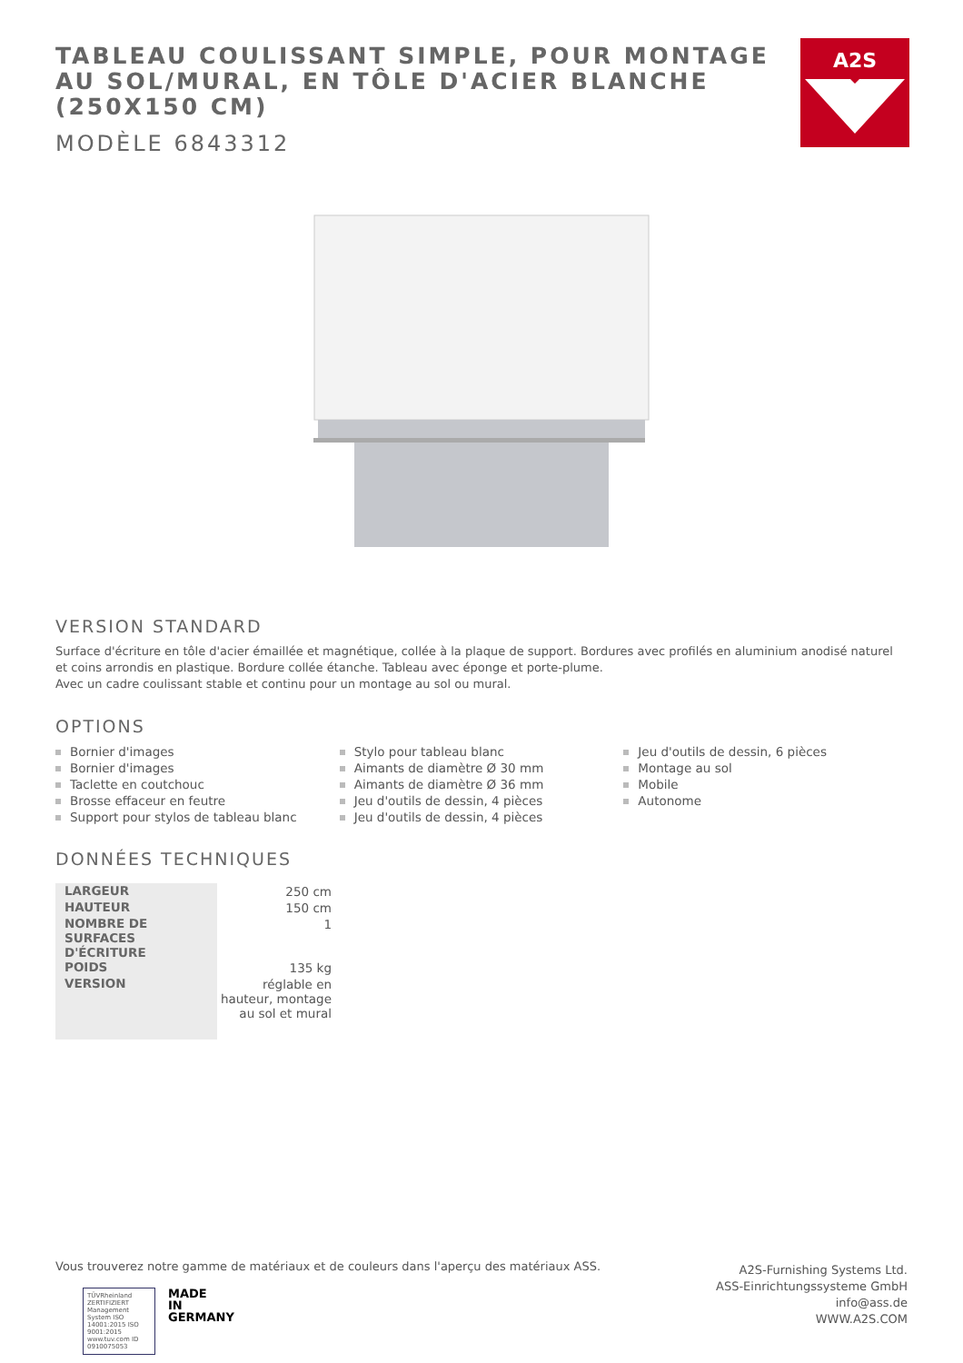TABLEAU COULISSANT SIMPLE, POUR MONTAGE AU SOL/MURAL, EN TÔLE D'ACIER BLANCHE (250X150 CM)
MODÈLE 6843312
A2S
VERSION STANDARD
Surface d'écriture en tôle d'acier émaillée et magnétique, collée à la plaque de support. Bordures avec profilés en aluminium anodisé naturel et coins arrondis en plastique. Bordure collée étanche. Tableau avec éponge et porte-plume.
Avec un cadre coulissant stable et continu pour un montage au sol ou mural.
OPTIONS
Bornier d'images
Bornier d'images
Taclette en coutchouc
Brosse effaceur en feutre
Support pour stylos de tableau blanc
Stylo pour tableau blanc
Aimants de diamètre Ø 30 mm
Aimants de diamètre Ø 36 mm
Jeu d'outils de dessin, 4 pièces
Jeu d'outils de dessin, 4 pièces
Jeu d'outils de dessin, 6 pièces
Montage au sol
Mobile
Autonome
DONNÉES TECHNIQUES
| LARGEUR | 250 cm |
| HAUTEUR | 150 cm |
| NOMBRE DE SURFACES D'ÉCRITURE | 1 |
| POIDS | 135 kg |
| VERSION | réglable en hauteur, montage au sol et mural |
Vous trouverez notre gamme de matériaux et de couleurs dans l'aperçu des matériaux ASS.
TÜVRheinland ZERTIFIZIERT
Management System ISO 14001:2015 ISO 9001:2015
www.tuv.com ID 0910075053
MADE
IN
GERMANY
A2S-Furnishing Systems Ltd.
ASS-Einrichtungssysteme GmbH
info@ass.de
WWW.A2S.COM